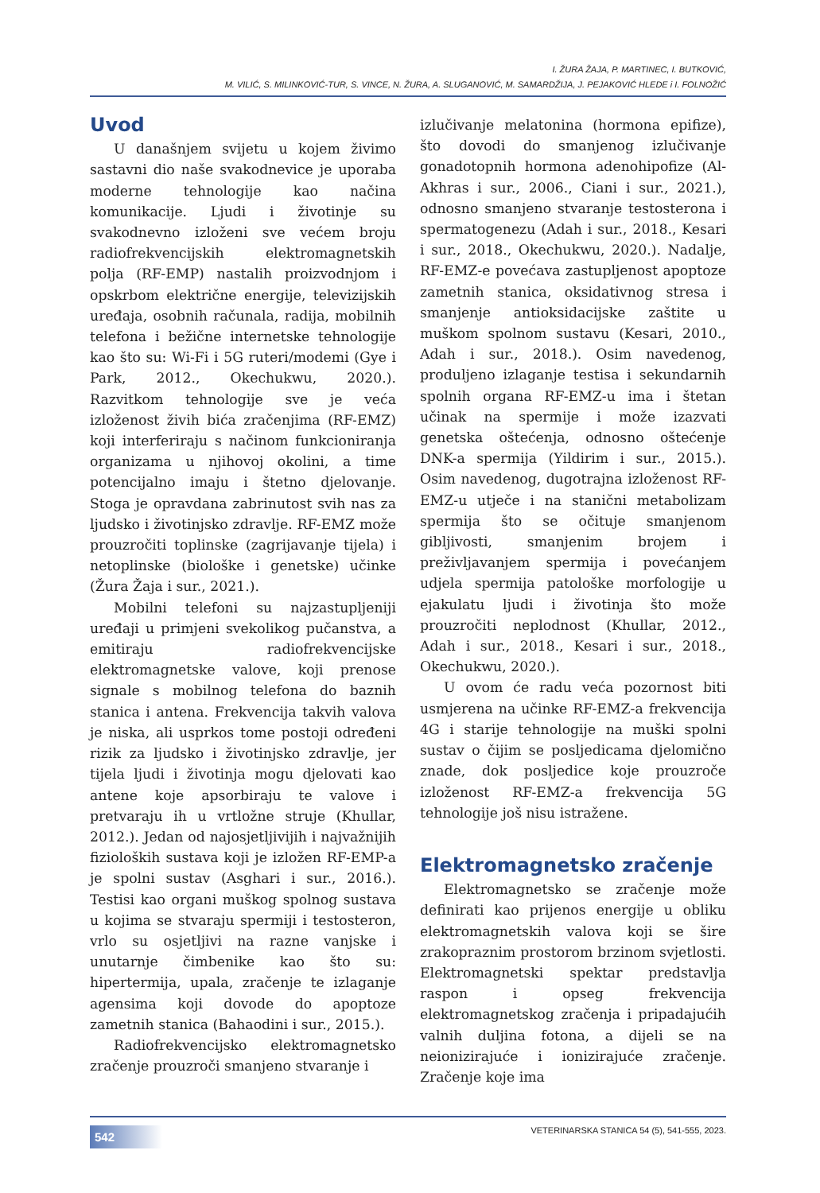I. ŽURA ŽAJA, P. MARTINEC, I. BUTKOVIĆ,
M. VILIĆ, S. MILINKOVIĆ-TUR, S. VINCE, N. ŽURA, A. SLUGANOVIĆ, M. SAMARDŽIJA, J. PEJAKOVIĆ HLEDE i I. FOLNOŽIĆ
Uvod
U današnjem svijetu u kojem živimo sastavni dio naše svakodnevice je uporaba moderne tehnologije kao načina komunikacije. Ljudi i životinje su svakodnevno izloženi sve većem broju radiofrekvencijskih elektromagnetskih polja (RF-EMP) nastalih proizvodnjom i opskrbom električne energije, televizijskih uređaja, osobnih računala, radija, mobilnih telefona i bežične internetske tehnologije kao što su: Wi-Fi i 5G ruteri/modemi (Gye i Park, 2012., Okechukwu, 2020.). Razvitkom tehnologije sve je veća izloženost živih bića zračenjima (RF-EMZ) koji interferiraju s načinom funkcioniranja organizama u njihovoj okolini, a time potencijalno imaju i štetno djelovanje. Stoga je opravdana zabrinutost svih nas za ljudsko i životinjsko zdravlje. RF-EMZ može prouzročiti toplinske (zagrijavanje tijela) i netoplinske (biološke i genetske) učinke (Žura Žaja i sur., 2021.).
Mobilni telefoni su najzastupljeniji uređaji u primjeni svekolikog pučanstva, a emitiraju radiofrekvencijske elektromagnetske valove, koji prenose signale s mobilnog telefona do baznih stanica i antena. Frekvencija takvih valova je niska, ali usprkos tome postoji određeni rizik za ljudsko i životinjsko zdravlje, jer tijela ljudi i životinja mogu djelovati kao antene koje apsorbiraju te valove i pretvaraju ih u vrtložne struje (Khullar, 2012.). Jedan od najosjetljivijih i najvažnijih fizioloških sustava koji je izložen RF-EMP-a je spolni sustav (Asghari i sur., 2016.). Testisi kao organi muškog spolnog sustava u kojima se stvaraju spermiji i testosteron, vrlo su osjetljivi na razne vanjske i unutarnje čimbenike kao što su: hipertermija, upala, zračenje te izlaganje agensima koji dovode do apoptoze zametnih stanica (Bahaodini i sur., 2015.).
Radiofrekvencijsko elektromagnetsko zračenje prouzroči smanjeno stvaranje i
izlučivanje melatonina (hormona epifize), što dovodi do smanjenog izlučivanje gonadotopnih hormona adenohipofize (Al-Akhras i sur., 2006., Ciani i sur., 2021.), odnosno smanjeno stvaranje testosterona i spermatogenezu (Adah i sur., 2018., Kesari i sur., 2018., Okechukwu, 2020.). Nadalje, RF-EMZ-e povećava zastupljenost apoptoze zametnih stanica, oksidativnog stresa i smanjenje antioksidacijske zaštite u muškom spolnom sustavu (Kesari, 2010., Adah i sur., 2018.). Osim navedenog, produljeno izlaganje testisa i sekundarnih spolnih organa RF-EMZ-u ima i štetan učinak na spermije i može izazvati genetska oštećenja, odnosno oštećenje DNK-a spermija (Yildirim i sur., 2015.). Osim navedenog, dugotrajna izloženost RF-EMZ-u utječe i na stanični metabolizam spermija što se očituje smanjenom gibljivosti, smanjenim brojem i preživljavanjem spermija i povećanjem udjela spermija patološke morfologije u ejakulatu ljudi i životinja što može prouzročiti neplodnost (Khullar, 2012., Adah i sur., 2018., Kesari i sur., 2018., Okechukwu, 2020.).
U ovom će radu veća pozornost biti usmjerena na učinke RF-EMZ-a frekvencija 4G i starije tehnologije na muški spolni sustav o čijim se posljedicama djelomično znade, dok posljedice koje prouzroče izloženost RF-EMZ-a frekvencija 5G tehnologije još nisu istražene.
Elektromagnetsko zračenje
Elektromagnetsko se zračenje može definirati kao prijenos energije u obliku elektromagnetskih valova koji se šire zrakopraznim prostorom brzinom svjetlosti. Elektromagnetski spektar predstavlja raspon i opseg frekvencija elektromagnetskog zračenja i pripadajućih valnih duljina fotona, a dijeli se na neionizirajuće i ionizirajuće zračenje. Zračenje koje ima
542 VETERINARSKA STANICA 54 (5), 541-555, 2023.